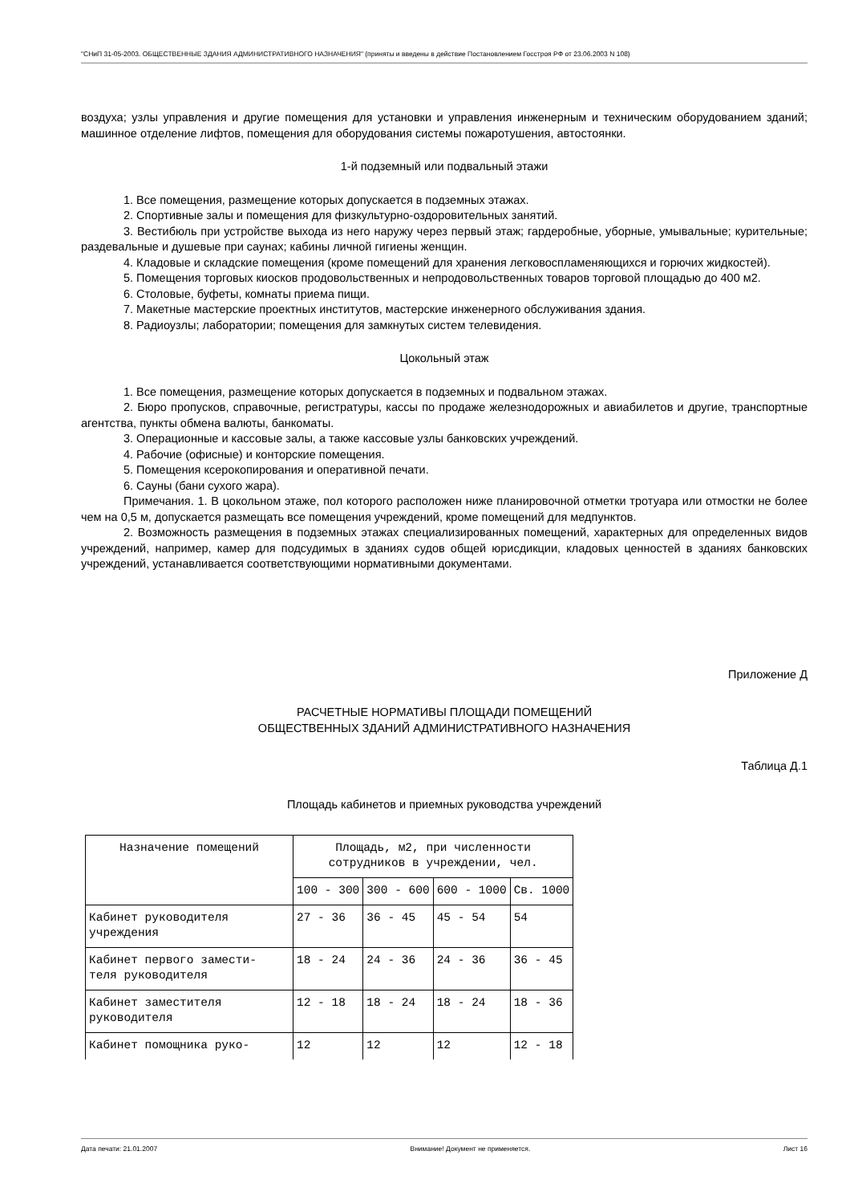"СНиП 31-05-2003. ОБЩЕСТВЕННЫЕ ЗДАНИЯ АДМИНИСТРАТИВНОГО НАЗНАЧЕНИЯ" (приняты и введены в действие Постановлением Госстроя РФ от 23.06.2003 N 108)
воздуха; узлы управления и другие помещения для установки и управления инженерным и техническим оборудованием зданий; машинное отделение лифтов, помещения для оборудования системы пожаротушения, автостоянки.
1-й подземный или подвальный этажи
1. Все помещения, размещение которых допускается в подземных этажах.
2. Спортивные залы и помещения для физкультурно-оздоровительных занятий.
3. Вестибюль при устройстве выхода из него наружу через первый этаж; гардеробные, уборные, умывальные; курительные; раздевальные и душевые при саунах; кабины личной гигиены женщин.
4. Кладовые и складские помещения (кроме помещений для хранения легковоспламеняющихся и горючих жидкостей).
5. Помещения торговых киосков продовольственных и непродовольственных товаров торговой площадью до 400 м2.
6. Столовые, буфеты, комнаты приема пищи.
7. Макетные мастерские проектных институтов, мастерские инженерного обслуживания здания.
8. Радиоузлы; лаборатории; помещения для замкнутых систем телевидения.
Цокольный этаж
1. Все помещения, размещение которых допускается в подземных и подвальном этажах.
2. Бюро пропусков, справочные, регистратуры, кассы по продаже железнодорожных и авиабилетов и другие, транспортные агентства, пункты обмена валюты, банкоматы.
3. Операционные и кассовые залы, а также кассовые узлы банковских учреждений.
4. Рабочие (офисные) и конторские помещения.
5. Помещения ксерокопирования и оперативной печати.
6. Сауны (бани сухого жара).
Примечания. 1. В цокольном этаже, пол которого расположен ниже планировочной отметки тротуара или отмостки не более чем на 0,5 м, допускается размещать все помещения учреждений, кроме помещений для медпунктов.
2. Возможность размещения в подземных этажах специализированных помещений, характерных для определенных видов учреждений, например, камер для подсудимых в зданиях судов общей юрисдикции, кладовых ценностей в зданиях банковских учреждений, устанавливается соответствующими нормативными документами.
Приложение Д
РАСЧЕТНЫЕ НОРМАТИВЫ ПЛОЩАДИ ПОМЕЩЕНИЙ
ОБЩЕСТВЕННЫХ ЗДАНИЙ АДМИНИСТРАТИВНОГО НАЗНАЧЕНИЯ
Таблица Д.1
Площадь кабинетов и приемных руководства учреждений
| Назначение помещений | Площадь, м2, при численности сотрудников в учреждении, чел. | | | |
| --- | --- | --- | --- | --- |
| | 100 - 300 | 300 - 600 | 600 - 1000 | Св. 1000 |
| Кабинет руководителя учреждения | 27 - 36 | 36 - 45 | 45 - 54 | 54 |
| Кабинет первого замести- теля руководителя | 18 - 24 | 24 - 36 | 24 - 36 | 36 - 45 |
| Кабинет заместителя руководителя | 12 - 18 | 18 - 24 | 18 - 24 | 18 - 36 |
| Кабинет помощника руко- | 12 | 12 | 12 | 12 - 18 |
Дата печати: 21.01.2007 Внимание! Документ не применяется. Лист 16